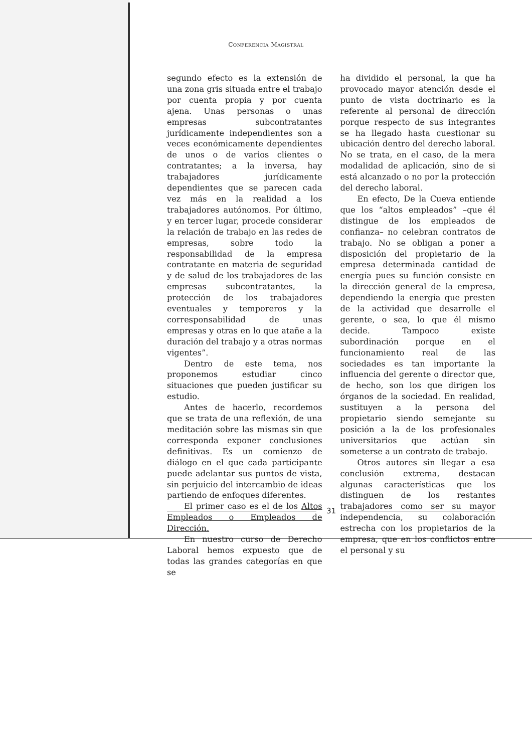CONFERENCIA MAGISTRAL
segundo efecto es la extensión de una zona gris situada entre el trabajo por cuenta propia y por cuenta ajena. Unas personas o unas empresas subcontratantes jurídicamente independientes son a veces económicamente dependientes de unos o de varios clientes o contratantes; a la inversa, hay trabajadores jurídicamente dependientes que se parecen cada vez más en la realidad a los trabajadores autónomos. Por último, y en tercer lugar, procede considerar la relación de trabajo en las redes de empresas, sobre todo la responsabilidad de la empresa contratante en materia de seguridad y de salud de los trabajadores de las empresas subcontratantes, la protección de los trabajadores eventuales y temporeros y la corresponsabilidad de unas empresas y otras en lo que atañe a la duración del trabajo y a otras normas vigentes”.
Dentro de este tema, nos proponemos estudiar cinco situaciones que pueden justificar su estudio.
Antes de hacerlo, recordemos que se trata de una reflexión, de una meditación sobre las mismas sin que corresponda exponer conclusiones definitivas. Es un comienzo de diálogo en el que cada participante puede adelantar sus puntos de vista, sin perjuicio del intercambio de ideas partiendo de enfoques diferentes.
El primer caso es el de los Altos Empleados o Empleados de Dirección.
En nuestro curso de Derecho Laboral hemos expuesto que de todas las grandes categorías en que se
ha dividido el personal, la que ha provocado mayor atención desde el punto de vista doctrinario es la referente al personal de dirección porque respecto de sus integrantes se ha llegado hasta cuestionar su ubicación dentro del derecho laboral. No se trata, en el caso, de la mera modalidad de aplicación, sino de si está alcanzado o no por la protección del derecho laboral.
En efecto, De la Cueva entiende que los “altos empleados” –que él distingue de los empleados de confianza– no celebran contratos de trabajo. No se obligan a poner a disposición del propietario de la empresa determinada cantidad de energía pues su función consiste en la dirección general de la empresa, dependiendo la energía que presten de la actividad que desarrolle el gerente, o sea, lo que él mismo decide. Tampoco existe subordinación porque en el funcionamiento real de las sociedades es tan importante la influencia del gerente o director que, de hecho, son los que dirigen los órganos de la sociedad. En realidad, sustituyen a la persona del propietario siendo semejante su posición a la de los profesionales universitarios que actúan sin someterse a un contrato de trabajo.
Otros autores sin llegar a esa conclusión extrema, destacan algunas características que los distinguen de los restantes trabajadores como ser su mayor independencia, su colaboración estrecha con los propietarios de la empresa, que en los conflictos entre el personal y su
31